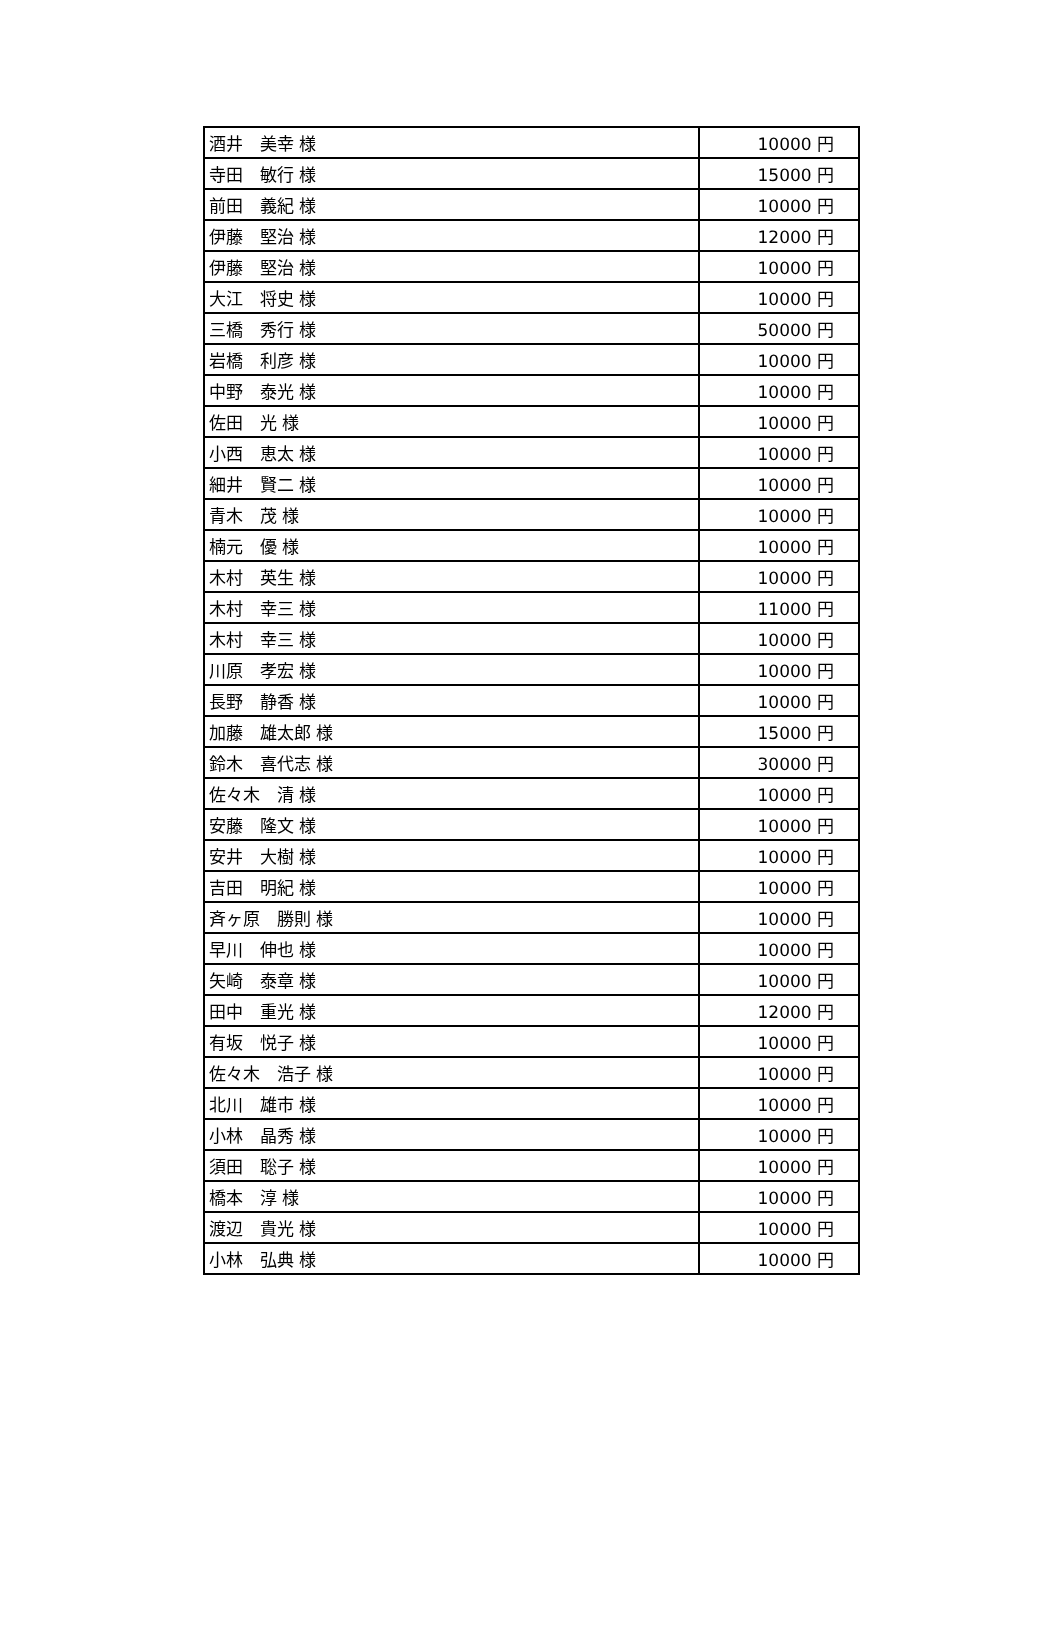| 酒井 美幸 様 | 10000 円 |
| 寺田 敏行 様 | 15000 円 |
| 前田 義紀 様 | 10000 円 |
| 伊藤 堅治 様 | 12000 円 |
| 伊藤 堅治 様 | 10000 円 |
| 大江 将史 様 | 10000 円 |
| 三橋 秀行 様 | 50000 円 |
| 岩橋 利彦 様 | 10000 円 |
| 中野 泰光 様 | 10000 円 |
| 佐田 光 様 | 10000 円 |
| 小西 恵太 様 | 10000 円 |
| 細井 賢二 様 | 10000 円 |
| 青木 茂 様 | 10000 円 |
| 楠元 優 様 | 10000 円 |
| 木村 英生 様 | 10000 円 |
| 木村 幸三 様 | 11000 円 |
| 木村 幸三 様 | 10000 円 |
| 川原 孝宏 様 | 10000 円 |
| 長野 静香 様 | 10000 円 |
| 加藤 雄太郎 様 | 15000 円 |
| 鈴木 喜代志 様 | 30000 円 |
| 佐々木 清 様 | 10000 円 |
| 安藤 隆文 様 | 10000 円 |
| 安井 大樹 様 | 10000 円 |
| 吉田 明紀 様 | 10000 円 |
| 斉ヶ原 勝則 様 | 10000 円 |
| 早川 伸也 様 | 10000 円 |
| 矢崎 泰章 様 | 10000 円 |
| 田中 重光 様 | 12000 円 |
| 有坂 悦子 様 | 10000 円 |
| 佐々木 浩子 様 | 10000 円 |
| 北川 雄市 様 | 10000 円 |
| 小林 晶秀 様 | 10000 円 |
| 須田 聡子 様 | 10000 円 |
| 橋本 淳 様 | 10000 円 |
| 渡辺 貴光 様 | 10000 円 |
| 小林 弘典 様 | 10000 円 |